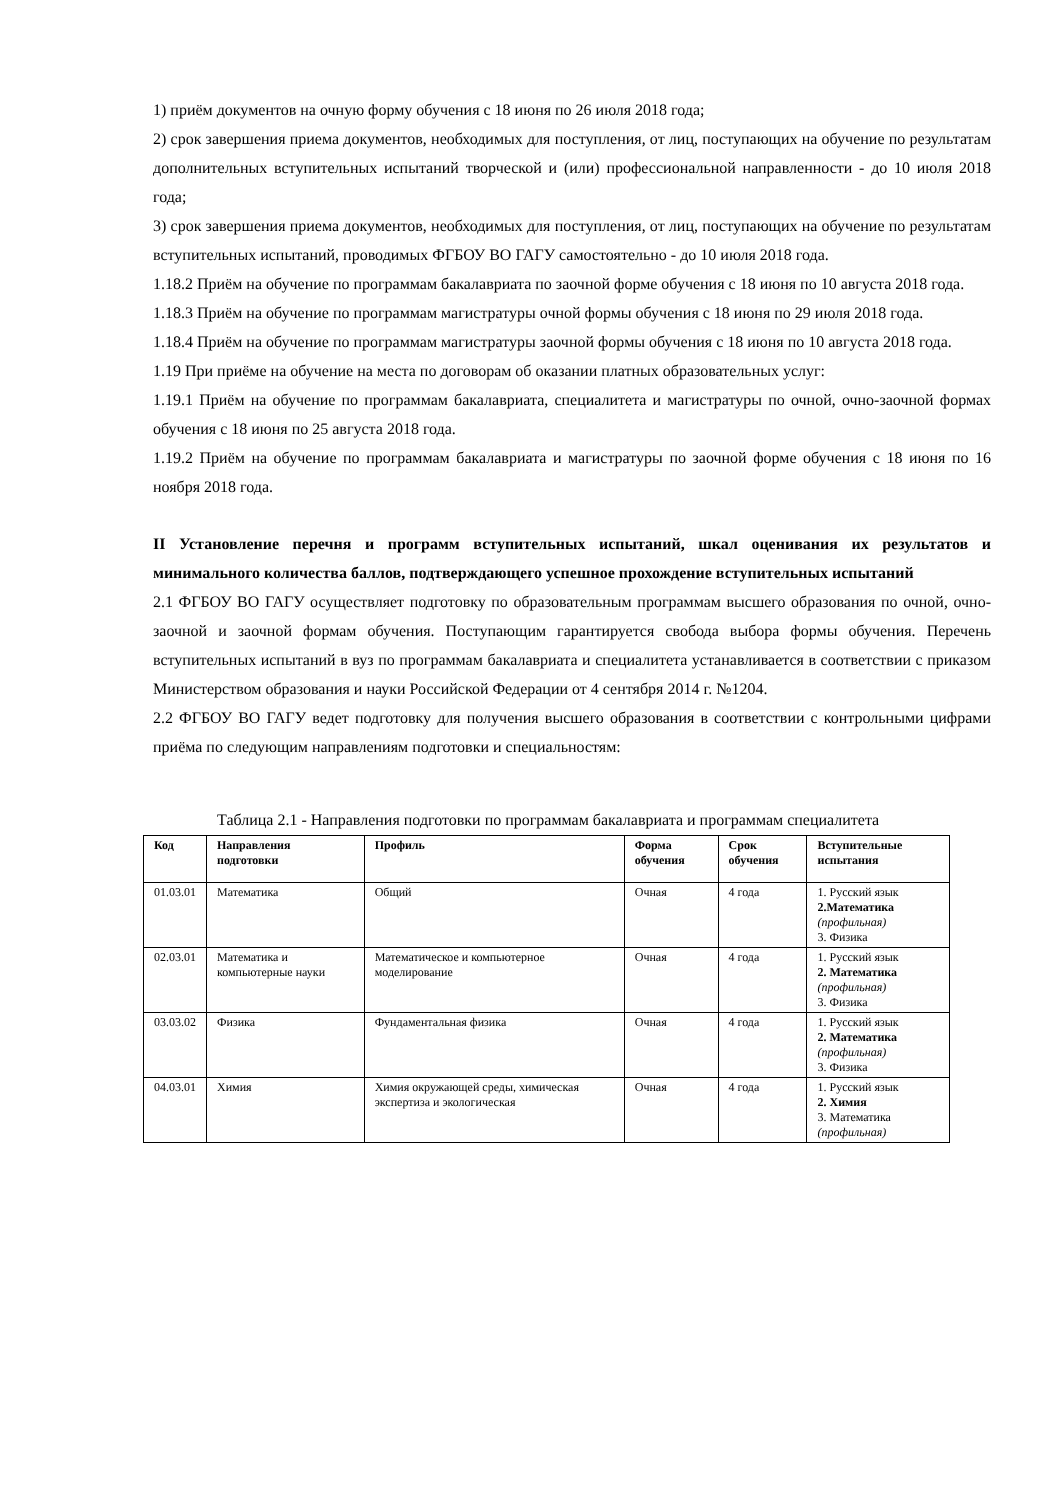1) приём документов на очную форму обучения с 18 июня по 26 июля 2018 года;
2) срок завершения приема документов, необходимых для поступления, от лиц, поступающих на обучение по результатам дополнительных вступительных испытаний творческой и (или) профессиональной направленности - до 10 июля 2018 года;
3) срок завершения приема документов, необходимых для поступления, от лиц, поступающих на обучение по результатам вступительных испытаний, проводимых ФГБОУ ВО ГАГУ самостоятельно - до 10 июля 2018 года.
1.18.2 Приём на обучение по программам бакалавриата по заочной форме обучения с 18 июня по 10 августа 2018 года.
1.18.3 Приём на обучение по программам магистратуры очной формы обучения с 18 июня по 29 июля 2018 года.
1.18.4 Приём на обучение по программам магистратуры заочной формы обучения с 18 июня по 10 августа 2018 года.
1.19 При приёме на обучение на места по договорам об оказании платных образовательных услуг:
1.19.1 Приём на обучение по программам бакалавриата, специалитета и магистратуры по очной, очно-заочной формах обучения с 18 июня по 25 августа 2018 года.
1.19.2 Приём на обучение по программам бакалавриата и магистратуры по заочной форме обучения с 18 июня по 16 ноября 2018 года.
II Установление перечня и программ вступительных испытаний, шкал оценивания их результатов и минимального количества баллов, подтверждающего успешное прохождение вступительных испытаний
2.1 ФГБОУ ВО ГАГУ осуществляет подготовку по образовательным программам высшего образования по очной, очно-заочной и заочной формам обучения. Поступающим гарантируется свобода выбора формы обучения. Перечень вступительных испытаний в вуз по программам бакалавриата и специалитета устанавливается в соответствии с приказом Министерством образования и науки Российской Федерации от 4 сентября 2014 г. №1204.
2.2 ФГБОУ ВО ГАГУ ведет подготовку для получения высшего образования в соответствии с контрольными цифрами приёма по следующим направлениям подготовки и специальностям:
Таблица 2.1 - Направления подготовки по программам бакалавриата и программам специалитета
| Код | Направления подготовки | Профиль | Форма обучения | Срок обучения | Вступительные испытания |
| --- | --- | --- | --- | --- | --- |
| 01.03.01 | Математика | Общий | Очная | 4 года | 1. Русский язык 2.Математика (профильная) 3. Физика |
| 02.03.01 | Математика и компьютерные науки | Математическое и компьютерное моделирование | Очная | 4 года | 1. Русский язык 2. Математика (профильная) 3. Физика |
| 03.03.02 | Физика | Фундаментальная физика | Очная | 4 года | 1. Русский язык 2. Математика (профильная) 3. Физика |
| 04.03.01 | Химия | Химия окружающей среды, химическая экспертиза и экологическая | Очная | 4 года | 1. Русский язык 2. Химия 3. Математика (профильная) |